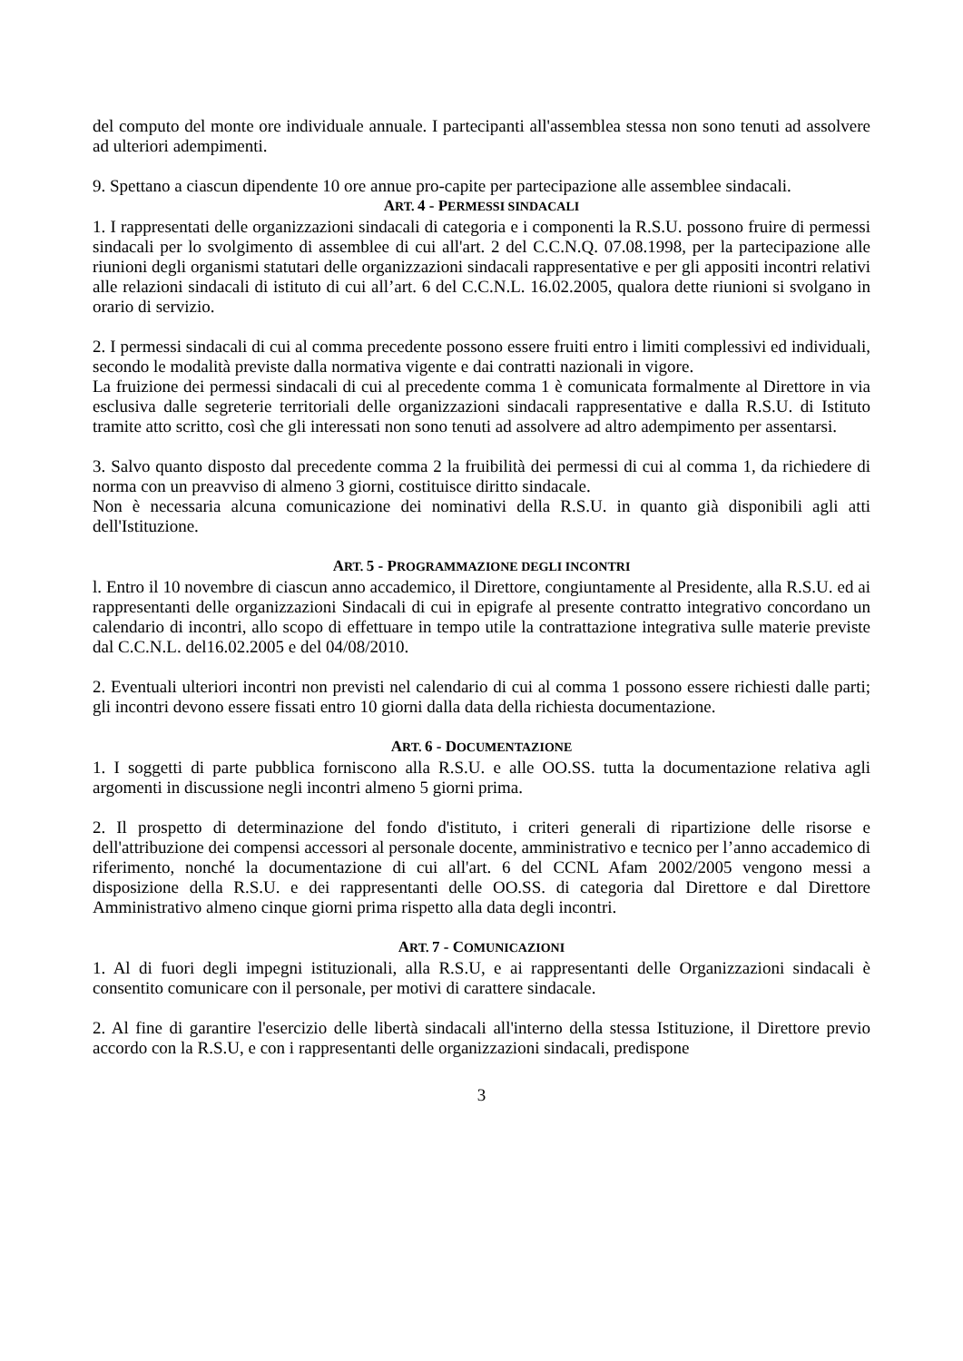del computo del monte ore individuale annuale. I partecipanti all'assemblea stessa non sono tenuti ad assolvere ad ulteriori adempimenti.
9. Spettano a ciascun dipendente 10 ore annue pro-capite per partecipazione alle assemblee sindacali.
ART. 4 - PERMESSI SINDACALI
1. I rappresentati delle organizzazioni sindacali di categoria e i componenti la R.S.U. possono fruire di permessi sindacali per lo svolgimento di assemblee di cui all'art. 2 del C.C.N.Q. 07.08.1998, per la partecipazione alle riunioni degli organismi statutari delle organizzazioni sindacali rappresentative e per gli appositi incontri relativi alle relazioni sindacali di istituto di cui all’art. 6 del C.C.N.L. 16.02.2005, qualora dette riunioni si svolgano in orario di servizio.
2. I permessi sindacali di cui al comma precedente possono essere fruiti entro i limiti complessivi ed individuali, secondo le modalità previste dalla normativa vigente e dai contratti nazionali in vigore.
La fruizione dei permessi sindacali di cui al precedente comma 1 è comunicata formalmente al Direttore in via esclusiva dalle segreterie territoriali delle organizzazioni sindacali rappresentative e dalla R.S.U. di Istituto tramite atto scritto, così che gli interessati non sono tenuti ad assolvere ad altro adempimento per assentarsi.
3. Salvo quanto disposto dal precedente comma 2 la fruibilità dei permessi di cui al comma 1, da richiedere di norma con un preavviso di almeno 3 giorni, costituisce diritto sindacale.
Non è necessaria alcuna comunicazione dei nominativi della R.S.U. in quanto già disponibili agli atti dell'Istituzione.
ART. 5 - PROGRAMMAZIONE DEGLI INCONTRI
l. Entro il 10 novembre di ciascun anno accademico, il Direttore, congiuntamente al Presidente, alla R.S.U. ed ai rappresentanti delle organizzazioni Sindacali di cui in epigrafe al presente contratto integrativo concordano un calendario di incontri, allo scopo di effettuare in tempo utile la contrattazione integrativa sulle materie previste dal C.C.N.L. del16.02.2005 e del 04/08/2010.
2. Eventuali ulteriori incontri non previsti nel calendario di cui al comma 1 possono essere richiesti dalle parti; gli incontri devono essere fissati entro 10 giorni dalla data della richiesta documentazione.
ART. 6 - DOCUMENTAZIONE
1. I soggetti di parte pubblica forniscono alla R.S.U. e alle OO.SS. tutta la documentazione relativa agli argomenti in discussione negli incontri almeno 5 giorni prima.
2. Il prospetto di determinazione del fondo d'istituto, i criteri generali di ripartizione delle risorse e dell'attribuzione dei compensi accessori al personale docente, amministrativo e tecnico per l’anno accademico di riferimento, nonché la documentazione di cui all'art. 6 del CCNL Afam 2002/2005 vengono messi a disposizione della R.S.U. e dei rappresentanti delle OO.SS. di categoria dal Direttore e dal Direttore Amministrativo almeno cinque giorni prima rispetto alla data degli incontri.
ART. 7 - COMUNICAZIONI
1. Al di fuori degli impegni istituzionali, alla R.S.U, e ai rappresentanti delle Organizzazioni sindacali è consentito comunicare con il personale, per motivi di carattere sindacale.
2. Al fine di garantire l'esercizio delle libertà sindacali all'interno della stessa Istituzione, il Direttore previo accordo con la R.S.U, e con i rappresentanti delle organizzazioni sindacali, predispone
3